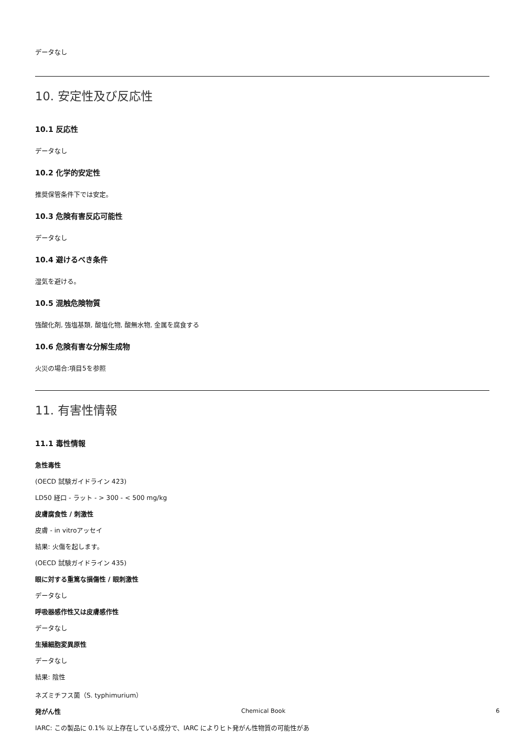データなし
10. 安定性及び反応性
10.1 反応性
データなし
10.2 化学的安定性
推奨保管条件下では安定。
10.3 危険有害反応可能性
データなし
10.4 避けるべき条件
湿気を避ける。
10.5 混触危険物質
強酸化剤, 強塩基類, 酸塩化物, 酸無水物, 金属を腐食する
10.6 危険有害な分解生成物
火災の場合:項目5を参照
11. 有害性情報
11.1 毒性情報
急性毒性
(OECD 試験ガイドライン 423)
LD50 経口 - ラット - > 300 - < 500 mg/kg
皮膚腐食性 / 刺激性
皮膚 - in vitroアッセイ
結果: 火傷を起します。
(OECD 試験ガイドライン 435)
眼に対する重篤な損傷性 / 眼刺激性
データなし
呼吸器感作性又は皮膚感作性
データなし
生殖細胞変異原性
データなし
結果: 陰性
ネズミチフス菌（S. typhimurium）
発がん性
IARC: この製品に 0.1% 以上存在している成分で、IARC によりヒト発がん性物質の可能性があ
Chemical Book 6